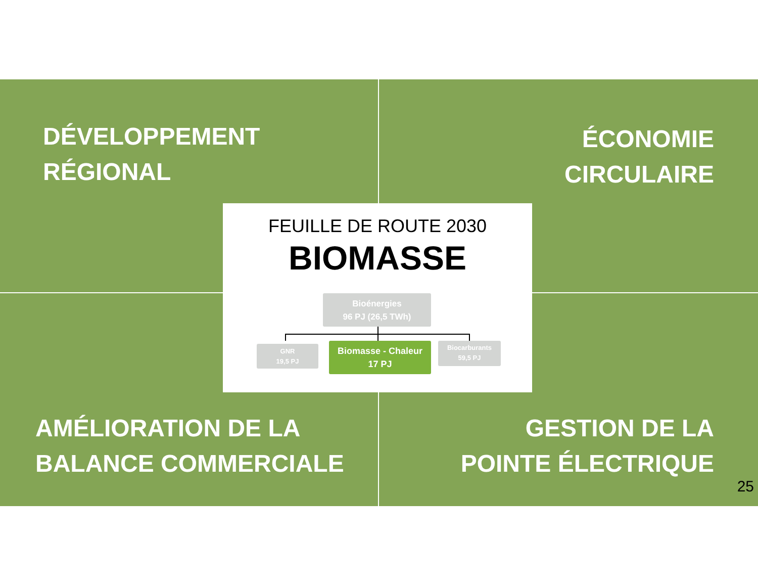DÉVELOPPEMENT
RÉGIONAL
ÉCONOMIE
CIRCULAIRE
AMÉLIORATION DE LA
BALANCE COMMERCIALE
GESTION DE LA
POINTE ÉLECTRIQUE
FEUILLE DE ROUTE 2030
BIOMASSE
Bioénergies
96 PJ (26,5 TWh)
GNR
19,5 PJ
Biomasse - Chaleur
17 PJ
Biocarburants
59,5 PJ
25